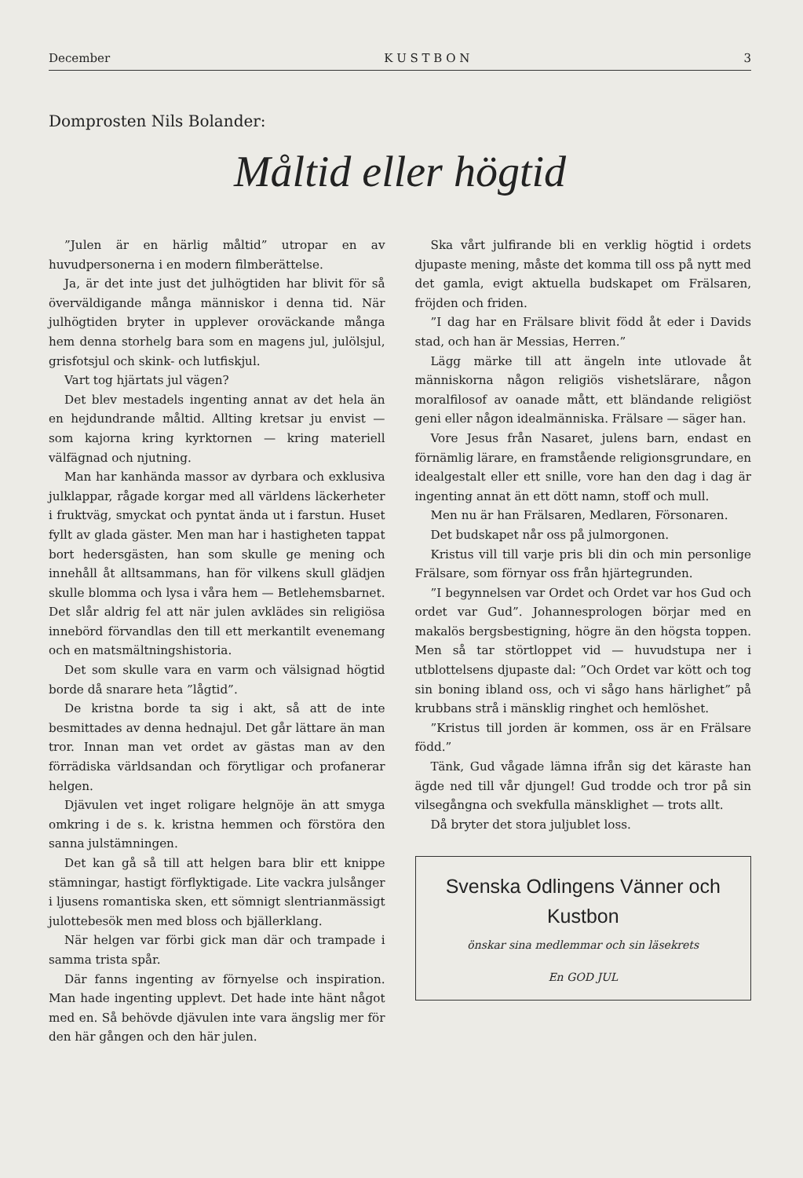December K U S T B O N 3
Domprosten Nils Bolander:
Måltid eller högtid
”Julen är en härlig måltid” utropar en av huvudpersonerna i en modern filmberättelse.
Ja, är det inte just det julhögtiden har blivit för så överväldigande många människor i denna tid. När julhögtiden bryter in upplever oroväckande många hem denna storhelg bara som en magens jul, julölsjul, grisfotsjul och skink- och lutfiskjul.
Vart tog hjärtats jul vägen?
Det blev mestadels ingenting annat av det hela än en hejdundrande måltid. Allting kretsar ju envist — som kajorna kring kyrktornen — kring materiell välfägnad och njutning.
Man har kanhända massor av dyrbara och exklusiva julklappar, rågade korgar med all världens läckerheter i fruktväg, smyckat och pyntat ända ut i farstun. Huset fyllt av glada gäster. Men man har i hastigheten tappat bort hedersgästen, han som skulle ge mening och innehåll åt alltsammans, han för vilkens skull glädjen skulle blomma och lysa i våra hem — Betlehemsbarnet. Det slår aldrig fel att när julen avklädes sin religiösa innebörd förvandlas den till ett merkantilt evenemang och en matsmältningshistoria.
Det som skulle vara en varm och välsignad högtid borde då snarare heta ”lågtid”.
De kristna borde ta sig i akt, så att de inte besmittades av denna hednajul. Det går lättare än man tror. Innan man vet ordet av gästas man av den förrädiska världsandan och förytligar och profanerar helgen.
Djävulen vet inget roligare helgnöje än att smyga omkring i de s. k. kristna hemmen och förstöra den sanna julstämningen.
Det kan gå så till att helgen bara blir ett knippe stämningar, hastigt förflyktigade. Lite vackra julsånger i ljusens romantiska sken, ett sömnigt slentrianmässigt julottebesök men med bloss och bjällerklang.
När helgen var förbi gick man där och trampade i samma trista spår.
Där fanns ingenting av förnyelse och inspiration. Man hade ingenting upplevt. Det hade inte hänt något med en. Så behövde djävulen inte vara ängslig mer för den här gången och den här julen.
Ska vårt julfirande bli en verklig högtid i ordets djupaste mening, måste det komma till oss på nytt med det gamla, evigt aktuella budskapet om Frälsaren, fröjden och friden.
”I dag har en Frälsare blivit född åt eder i Davids stad, och han är Messias, Herren.”
Lägg märke till att ängeln inte utlovade åt människorna någon religiös vishetslärare, någon moralfilosof av oanade mått, ett bländande religiöst geni eller någon idealmänniska. Frälsare — säger han.
Vore Jesus från Nasaret, julens barn, endast en förnämlig lärare, en framstående religionsgrundare, en idealgestalt eller ett snille, vore han den dag i dag är ingenting annat än ett dött namn, stoff och mull.
Men nu är han Frälsaren, Medlaren, Försonaren.
Det budskapet når oss på julmorgonen.
Kristus vill till varje pris bli din och min personlige Frälsare, som förnyar oss från hjärtegrunden.
”I begynnelsen var Ordet och Ordet var hos Gud och ordet var Gud”. Johannesprologen börjar med en makalös bergsbestigning, högre än den högsta toppen. Men så tar störtloppet vid — huvudstupa ner i utblottelsens djupaste dal: ”Och Ordet var kött och tog sin boning ibland oss, och vi sågo hans härlighet” på krubbans strå i mänsklig ringhet och hemlöshet.
”Kristus till jorden är kommen, oss är en Frälsare född.”
Tänk, Gud vågade lämna ifrån sig det käraste han ägde ned till vår djungel! Gud trodde och tror på sin vilsegångna och svekfulla mänsklighet — trots allt.
Då bryter det stora juljublet loss.
Svenska Odlingens Vänner och
Kustbon
önskar sina medlemmar och sin läsekrets
En GOD JUL